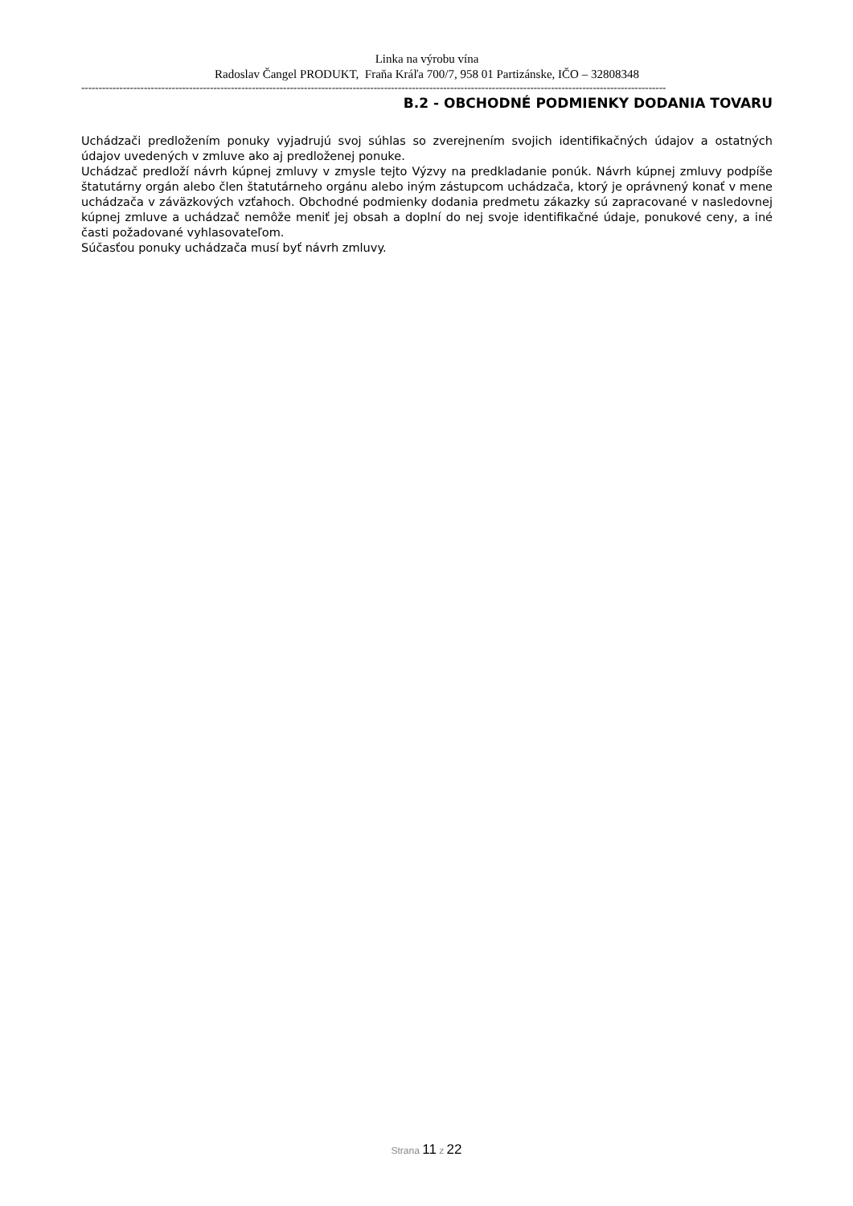Linka na výrobu vína
Radoslav Čangel PRODUKT, Fraňa Kráľa 700/7, 958 01 Partizánske, IČO – 32808348
------------------------------------------------------------------------------------------------------------------------------------------------------------------------
B.2 - OBCHODNÉ PODMIENKY DODANIA TOVARU
Uchádzači predložením ponuky vyjadrujú svoj súhlas so zverejnením svojich identifikačných údajov a ostatných údajov uvedených v zmluve ako aj predloženej ponuke.
Uchádzač predloží návrh kúpnej zmluvy v zmysle tejto Výzvy na predkladanie ponúk. Návrh kúpnej zmluvy podpíše štatutárny orgán alebo člen štatutárneho orgánu alebo iným zástupcom uchádzača, ktorý je oprávnený konať v mene uchádzača v záväzkových vzťahoch. Obchodné podmienky dodania predmetu zákazky sú zapracované v nasledovnej kúpnej zmluve a uchádzač nemôže meniť jej obsah a doplní do nej svoje identifikačné údaje, ponukové ceny, a iné časti požadované vyhlasovateľom.
Súčasťou ponuky uchádzača musí byť návrh zmluvy.
Strana 11 z 22